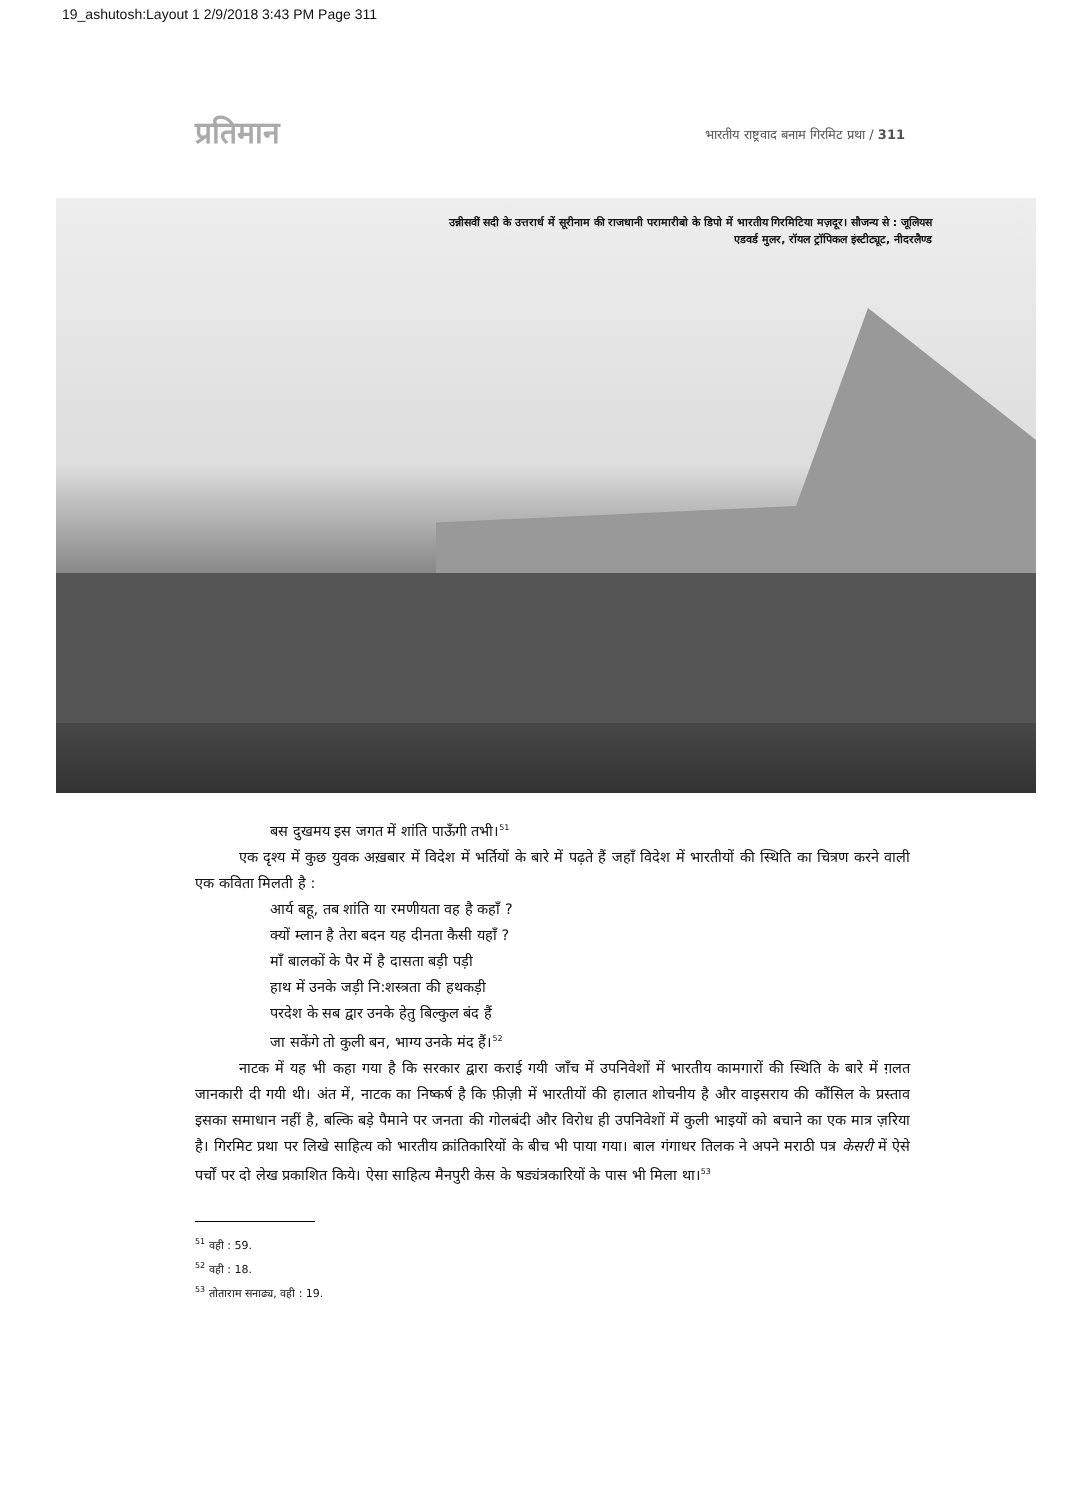19_ashutosh:Layout 1 2/9/2018 3:43 PM Page 311
प्रतिमान भारतीय राष्ट्रवाद बनाम गिरमिट प्रथा / 311
उन्नीसवीं सदी के उत्तरार्ध में सूरीनाम की राजधानी परामारीबो के डिपो में भारतीय गिरमिटिया मज़दूर। सौजन्य से : जूलियस
एडवर्ड मुलर, रॉयल ट्रॉपिकल इंस्टीट्यूट, नीदरलैण्ड
बस दुखमय इस जगत में शांति पाऊँगी तभी।<sup>51</sup>
एक दृश्य में कुछ युवक अख़बार में विदेश में भर्तियों के बारे में पढ़ते हैं जहाँ विदेश में भारतीयों की स्थिति का चित्रण करने वाली एक कविता मिलती है :
आर्य बहू, तब शांति या रमणीयता वह है कहाँ ?
क्यों म्लान है तेरा बदन यह दीनता कैसी यहाँ ?
माँ बालकों के पैर में है दासता बड़ी पड़ी
हाथ में उनके जड़ी नि:शस्त्रता की हथकड़ी
परदेश के सब द्वार उनके हेतु बिल्कुल बंद हैं
जा सकेंगे तो कुली बन, भाग्य उनके मंद हैं।<sup>52</sup>
नाटक में यह भी कहा गया है कि सरकार द्वारा कराई गयी जाँच में उपनिवेशों में भारतीय कामगारों की स्थिति के बारे में ग़लत जानकारी दी गयी थी। अंत में, नाटक का निष्कर्ष है कि फ़ीज़ी में भारतीयों की हालात शोचनीय है और वाइसराय की कौंसिल के प्रस्ताव इसका समाधान नहीं है, बल्कि बड़े पैमाने पर जनता की गोलबंदी और विरोध ही उपनिवेशों में कुली भाइयों को बचाने का एक मात्र ज़रिया है। गिरमिट प्रथा पर लिखे साहित्य को भारतीय क्रांतिकारियों के बीच भी पाया गया। बाल गंगाधर तिलक ने अपने मराठी पत्र केसरी में ऐसे पर्चों पर दो लेख प्रकाशित किये। ऐसा साहित्य मैनपुरी केस के षड्यंत्रकारियों के पास भी मिला था।<sup>53</sup>
<sup>51</sup> वही : 59.
<sup>52</sup> वही : 18.
<sup>53</sup> तोताराम सनाढ्य, वही : 19.